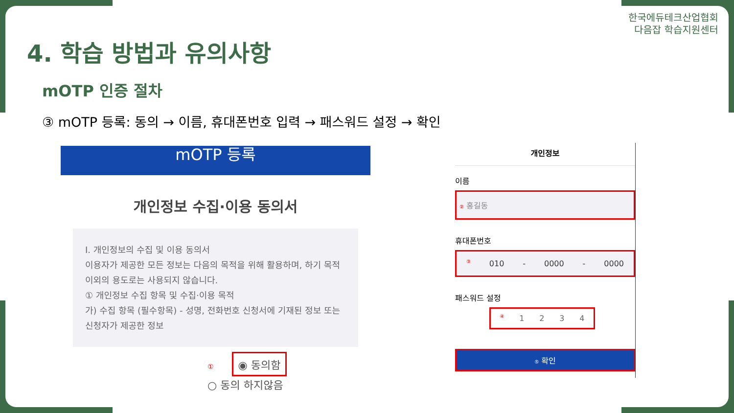한국에듀테크산업협회
다음잡 학습지원센터
4. 학습 방법과 유의사항
mOTP 인증 절차
③ mOTP 등록: 동의 → 이름, 휴대폰번호 입력 → 패스워드 설정 → 확인
mOTP 등록
개인정보 수집·이용 동의서
Ⅰ. 개인정보의 수집 및 이용 동의서
이용자가 제공한 모든 정보는 다음의 목적을 위해 활용하며, 하기 목적 이외의 용도로는 사용되지 않습니다.
① 개인정보 수집 항목 및 수집·이용 목적
가) 수집 항목 (필수항목) - 성명, 전화번호 신청서에 기재된 정보 또는 신청자가 제공한 정보
① ◉ 동의함 ○ 동의 하지않음
개인정보
이름
② 홍길동
휴대폰번호
③ 010 - 0000 - 0000
패스워드 설정
④1234
⑤ 확인